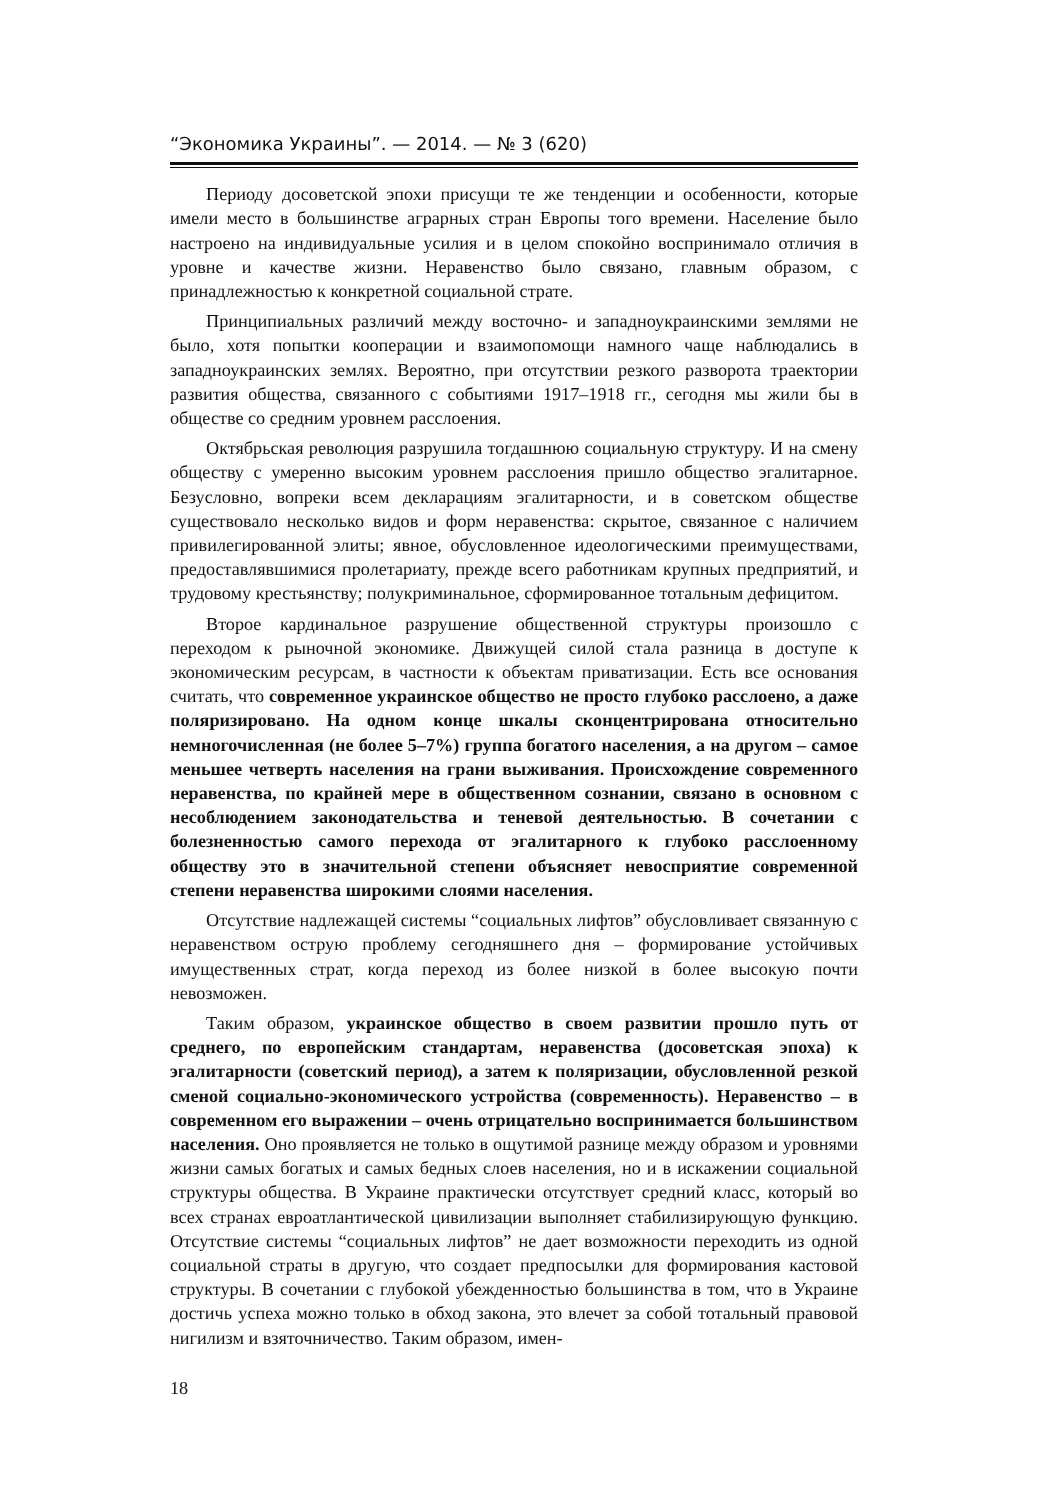“Экономика Украины”. — 2014. — № 3 (620)
Периоду досоветской эпохи присущи те же тенденции и особенности, которые имели место в большинстве аграрных стран Европы того времени. Население было настроено на индивидуальные усилия и в целом спокойно воспринимало отличия в уровне и качестве жизни. Неравенство было связано, главным образом, с принадлежностью к конкретной социальной страте.
Принципиальных различий между восточно- и западноукраинскими землями не было, хотя попытки кооперации и взаимопомощи намного чаще наблюдались в западноукраинских землях. Вероятно, при отсутствии резкого разворота траектории развития общества, связанного с событиями 1917–1918 гг., сегодня мы жили бы в обществе со средним уровнем расслоения.
Октябрьская революция разрушила тогдашнюю социальную структуру. И на смену обществу с умеренно высоким уровнем расслоения пришло общество эгалитарное. Безусловно, вопреки всем декларациям эгалитарности, и в советском обществе существовало несколько видов и форм неравенства: скрытое, связанное с наличием привилегированной элиты; явное, обусловленное идеологическими преимуществами, предоставлявшимися пролетариату, прежде всего работникам крупных предприятий, и трудовому крестьянству; полукриминальное, сформированное тотальным дефицитом.
Второе кардинальное разрушение общественной структуры произошло с переходом к рыночной экономике. Движущей силой стала разница в доступе к экономическим ресурсам, в частности к объектам приватизации. Есть все основания считать, что современное украинское общество не просто глубоко расслоено, а даже поляризировано. На одном конце шкалы сконцентрирована относительно немногочисленная (не более 5–7%) группа богатого населения, а на другом – самое меньшее четверть населения на грани выживания. Происхождение современного неравенства, по крайней мере в общественном сознании, связано в основном с несоблюдением законодательства и теневой деятельностью. В сочетании с болезненностью самого перехода от эгалитарного к глубоко расслоенному обществу это в значительной степени объясняет невосприятие современной степени неравенства широкими слоями населения.
Отсутствие надлежащей системы “социальных лифтов” обусловливает связанную с неравенством острую проблему сегодняшнего дня – формирование устойчивых имущественных страт, когда переход из более низкой в более высокую почти невозможен.
Таким образом, украинское общество в своем развитии прошло путь от среднего, по европейским стандартам, неравенства (досоветская эпоха) к эгалитарности (советский период), а затем к поляризации, обусловленной резкой сменой социально-экономического устройства (современность). Неравенство – в современном его выражении – очень отрицательно воспринимается большинством населения. Оно проявляется не только в ощутимой разнице между образом и уровнями жизни самых богатых и самых бедных слоев населения, но и в искажении социальной структуры общества. В Украине практически отсутствует средний класс, который во всех странах евроатлантической цивилизации выполняет стабилизирующую функцию. Отсутствие системы “социальных лифтов” не дает возможности переходить из одной социальной страты в другую, что создает предпосылки для формирования кастовой структуры. В сочетании с глубокой убежденностью большинства в том, что в Украине достичь успеха можно только в обход закона, это влечет за собой тотальный правовой нигилизм и взяточничество. Таким образом, имен-
18